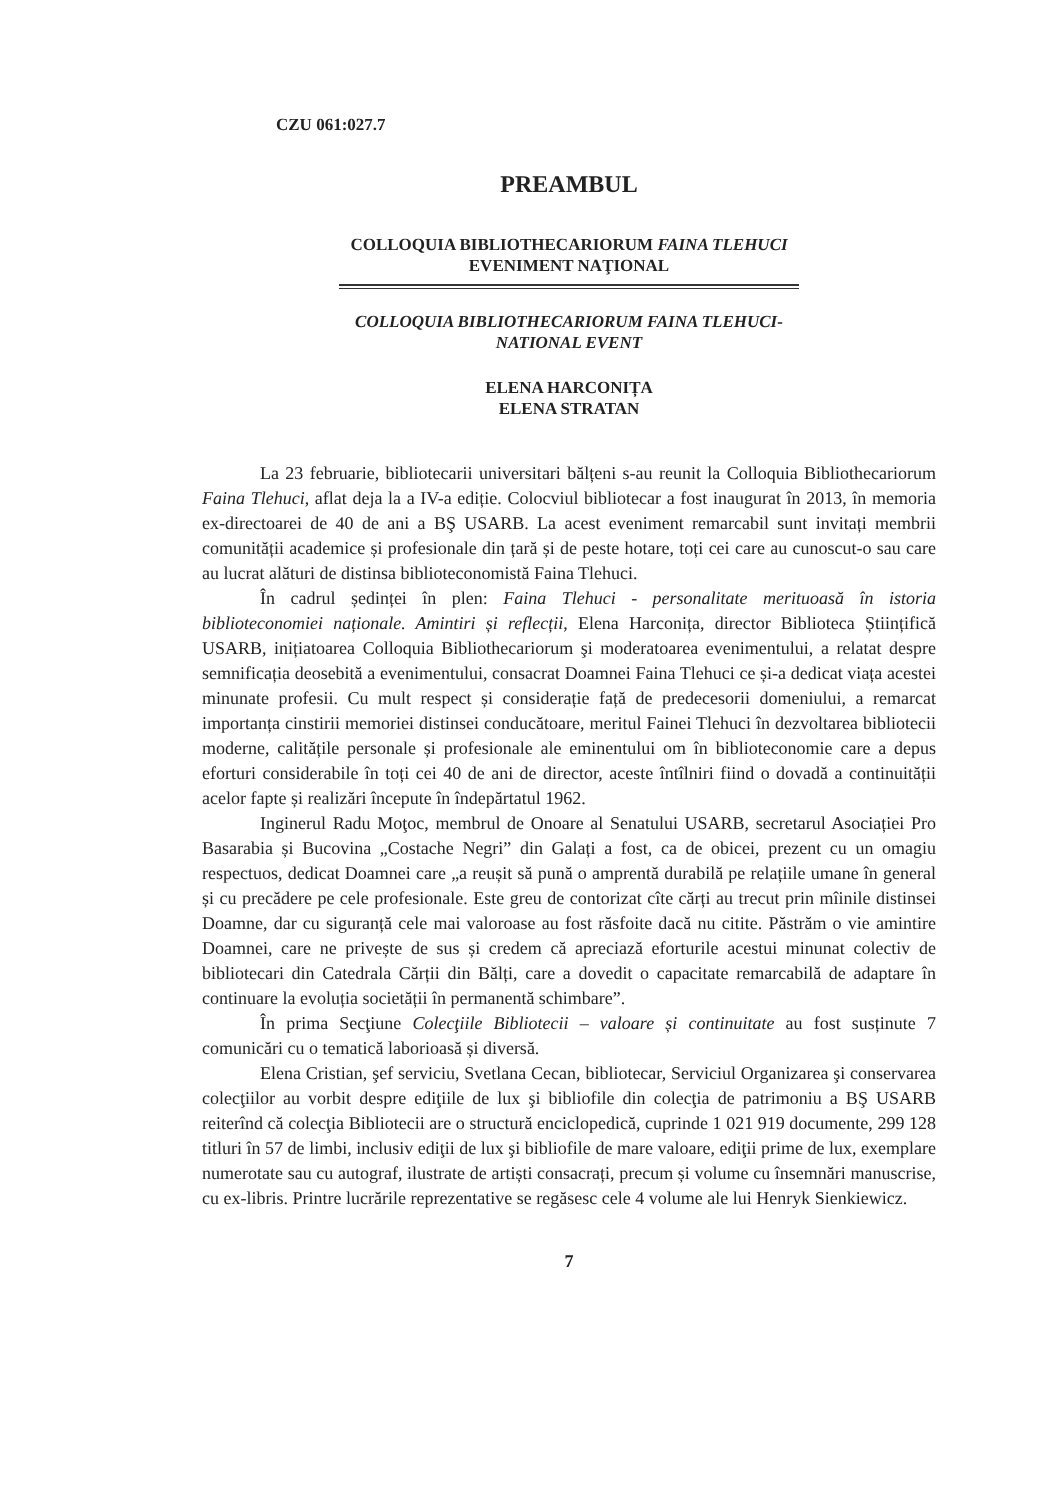CZU 061:027.7
PREAMBUL
COLLOQUIA BIBLIOTHECARIORUM FAINA TLEHUCI
EVENIMENT NAŢIONAL
COLLOQUIA BIBLIOTHECARIORUM FAINA TLEHUCI-
NATIONAL EVENT
ELENA HARCONIȚA
ELENA STRATAN
La 23 februarie, bibliotecarii universitari bălțeni s-au reunit la Colloquia Bibliothecariorum Faina Tlehuci, aflat deja la a IV-a ediție. Colocviul bibliotecar a fost inaugurat în 2013, în memoria ex-directoarei de 40 de ani a BŞ USARB. La acest eveniment remarcabil sunt invitați membrii comunității academice și profesionale din țară și de peste hotare, toți cei care au cunoscut-o sau care au lucrat alături de distinsa biblioteconomistă Faina Tlehuci.
În cadrul ședinței în plen: Faina Tlehuci - personalitate merituoasă în istoria biblioteconomiei naționale. Amintiri și reflecții, Elena Harconița, director Biblioteca Științifică USARB, inițiatoarea Colloquia Bibliothecariorum şi moderatoarea evenimentului, a relatat despre semnificația deosebită a evenimentului, consacrat Doamnei Faina Tlehuci ce și-a dedicat viața acestei minunate profesii. Cu mult respect și considerație față de predecesorii domeniului, a remarcat importanța cinstirii memoriei distinsei conducătoare, meritul Fainei Tlehuci în dezvoltarea bibliotecii moderne, calitățile personale și profesionale ale eminentului om în biblioteconomie care a depus eforturi considerabile în toți cei 40 de ani de director, aceste întîlniri fiind o dovadă a continuității acelor fapte și realizări începute în îndepărtatul 1962.
Inginerul Radu Moţoc, membrul de Onoare al Senatului USARB, secretarul Asociației Pro Basarabia și Bucovina „Costache Negri” din Galați a fost, ca de obicei, prezent cu un omagiu respectuos, dedicat Doamnei care „a reușit să pună o amprentă durabilă pe relațiile umane în general și cu precădere pe cele profesionale. Este greu de contorizat cîte cărți au trecut prin mîinile distinsei Doamne, dar cu siguranță cele mai valoroase au fost răsfoite dacă nu citite. Păstrăm o vie amintire Doamnei, care ne privește de sus și credem că apreciază eforturile acestui minunat colectiv de bibliotecari din Catedrala Cărții din Bălți, care a dovedit o capacitate remarcabilă de adaptare în continuare la evoluția societății în permanentă schimbare”.
În prima Secţiune Colecţiile Bibliotecii – valoare și continuitate au fost susținute 7 comunicări cu o tematică laborioasă și diversă.
Elena Cristian, şef serviciu, Svetlana Cecan, bibliotecar, Serviciul Organizarea şi conservarea colecţiilor au vorbit despre ediţiile de lux şi bibliofile din colecţia de patrimoniu a BŞ USARB reiterînd că colecţia Bibliotecii are o structură enciclopedică, cuprinde 1 021 919 documente, 299 128 titluri în 57 de limbi, inclusiv ediţii de lux şi bibliofile de mare valoare, ediţii prime de lux, exemplare numerotate sau cu autograf, ilustrate de artiști consacrați, precum și volume cu însemnări manuscrise, cu ex-libris. Printre lucrările reprezentative se regăsesc cele 4 volume ale lui Henryk Sienkiewicz.
7